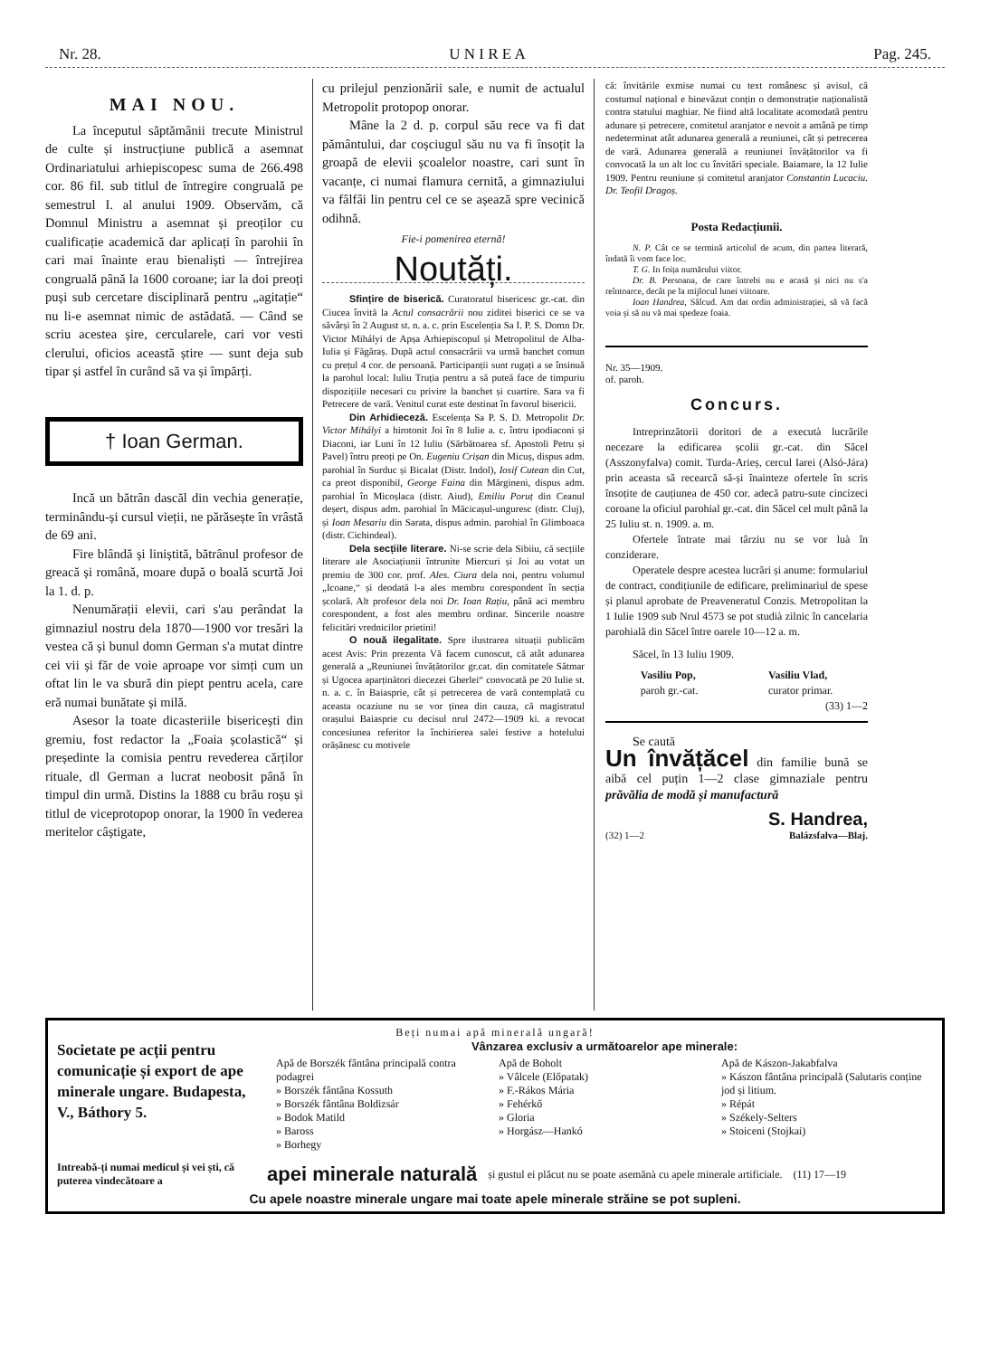Nr. 28. U N I R E A Pag. 245.
MAI NOU.
La începutul săptămânii trecute Ministrul de culte și instrucțiune publică a asemnat Ordinariatului arhiepiscopesc suma de 266.498 cor. 86 fil. sub titlul de întregire congruală pe semestrul I. al anului 1909. Observăm, că Domnul Ministru a asemnat și preoților cu cualificație academică dar aplicați în parohii în cari mai înainte erau bienaliști — întrejirea congruală până la 1600 coroane; iar la doi preoți puși sub cercetare disciplinară pentru „agitație“ nu li-e asemnat nimic de astădată. — Când se scriu acestea șire, cercularele, cari vor vesti clerului, oficios această știre — sunt deja sub tipar și astfel în curând să va și împărți.
† Ioan German.
Incă un bătrân dascăl din vechia generație, terminându-și cursul vieții, ne părăsește în vrâstă de 69 ani.
Fire blândă și liniștită, bătrânul profesor de greacă și română, moare după o boală scurtă Joi la 1. d. p.
Nenumărații elevii, cari s'au perândat la gimnaziul nostru dela 1870—1900 vor tresări la vestea că și bunul domn German s'a mutat dintre cei vii și făr de voie aproape vor simți cum un oftat lin le va sbură din piept pentru acela, care eră numai bunătate și milă.
Asesor la toate dicasteriile bisericești din gremiu, fost redactor la „Foaia școlastică“ și președinte la comisia pentru revederea cărților rituale, dl German a lucrat neobosit până în timpul din urmă. Distins la 1888 cu brâu roșu și titlul de viceprotopop onorar, la 1900 în vederea meritelor câștigate,
cu prilejul penzionării sale, e numit de actualul Metropolit protopop onorar.
Mâne la 2 d. p. corpul său rece va fi dat pământului, dar coșciugul său nu va fi însoțit la groapă de elevii școalelor noastre, cari sunt în vacanțe, ci numai flamura cernită, a gimnaziului va fâlfâi lin pentru cel ce se așează spre vecinică odihnă.
Fie-i pomenirea eternă!
Noutăți.
Sfințire de biserică. Curatoratul bisericesc gr.-cat. din Ciucea învită la Actul consacrării nou ziditei biserici ce se va săvârși în 2 August st. n. a. c. prin Escelenția Sa I. P. S. Domn Dr. Victor Mihályi de Apșa Arhiepiscopul și Metropolitul de Alba-Iulia și Făgăraș. După actul consacrării va urmă banchet comun cu prețul 4 cor. de persoană. Participanții sunt rugați a se însinuă la parohul local: Iuliu Truția pentru a să puteă face de timpuriu dispozițiile necesari cu privire la banchet și cuartire. Sara va fi Petrecere de vară. Venitul curat este destinat în favorul bisericii.
Din Arhidieceză. Escelența Sa P. S. D. Metropolit Dr. Victor Mihályi a hirotonit Joi în 8 Iulie a. c. întru ipodiaconi și Diaconi, iar Luni în 12 Iuliu (Sărbătoarea sf. Apostoli Petru și Pavel) întru preoți pe On. Eugeniu Crișan din Micuș, dispus adm. parohial în Surduc și Bicalat (Distr. Indol), Iosif Cutean din Cut, ca preot disponibil, George Faina din Mărgineni, dispus adm. parohial în Micoșlaca (distr. Aiud), Emiliu Poruț din Ceanul deșert, dispus adm. parohial în Măcicașul-unguresc (distr. Cluj), și Ioan Mesariu din Sarata, dispus admin. parohial în Glimboaca (distr. Cichindeal).
Dela secțiile literare. Ni-se scrie dela Sibiiu, că secțiile literare ale Asociațiunii întrunite Miercuri și Joi au votat un premiu de 300 cor. prof. Ales. Ciura dela noi, pentru volumul „Icoane,“ și deodată l-a ales membru corespondent în secția școlară. Alt profesor dela noi Dr. Ioan Rațiu, până aci membru corespondent, a fost ales membru ordinar. Sincerile noastre felicitări vrednicilor prietini!
O nouă ilegalitate. Spre ilustrarea situații publicăm acest Avis: Prin prezenta Vă facem cunoscut, că atât adunarea generală a „Reuniunei învățătorilor gr.cat. din comitatele Sătmar și Ugocea aparținători diecezei Gherlei“ convocată pe 20 Iulie st. n. a. c. în Baiasprie, cât și petrecerea de vară contemplată cu aceasta ocaziune nu se vor ținea din cauza, că magistratul orașului Baiasprie cu decisul nrul 2472—1909 ki. a revocat concesiunea referitor la închirierea salei festive a hotelului orășănesc cu motivele
că: învitările exmise numai cu text românesc și avisul, că costumul național e binevăzut conțin o demonstrație naționalistă contra statului maghiar. Ne fiind altă localitate acomodată pentru adunare și petrecere, comitetul aranjator e nevoit a amână pe timp nedeterminat atât adunarea generală a reuniunei, cât și petrecerea de vară. Adunarea generală a reuniunei învățătorilor va fi convocată la un alt loc cu învitări speciale. Baiamare, la 12 Iulie 1909. Pentru reuniune și comitetul aranjator Constantin Lucaciu. Dr. Teofil Dragoș.
Posta Redacțiunii.
N. P. Cât ce se termină articolul de acum, din partea literară, îndată îi vom face loc.
T. G. In foița numărului viitor.
Dr. B. Persoana, de care întrebi nu e acasă și nici nu s'a reîntoarce, decât pe la mijlocul lunei viitoare.
Ioan Handrea, Sălcud. Am dat ordin administrației, să vă facă voia și să nu vă mai spedeze foaia.
Nr. 35—1909.
of. paroh.
Concurs.
Intreprinzătorii doritori de a executà lucrările necezare la edificarea școlii gr.-cat. din Săcel (Asszonyfalva) comit. Turda-Arieș, cercul Iarei (Alsó-Jára) prin aceasta să recearcă să-și înainteze ofertele în scris însoțite de cauțiunea de 450 cor. adecă patru-sute cincizeci coroane la oficiul parohial gr.-cat. din Săcel cel mult până la 25 Iuliu st. n. 1909. a. m.
Ofertele întrate mai târziu nu se vor luà în conziderare.
Operatele despre acestea lucrări și anume: formulariul de contract, condițiunile de edificare, preliminariul de spese și planul aprobate de Preaveneratul Conzis. Metropolitan la 1 Iulie 1909 sub Nrul 4573 se pot studià zilnic în cancelaria parohială din Săcel între oarele 10—12 a. m.
Săcel, în 13 Iuliu 1909.
Vasiliu Pop,
paroh gr.-cat.
Vasiliu Vlad,
curator primar.
(33) 1—2
Se caută
Un învățăcel din familie bună se aibă cel puțin 1—2 clase gimnaziale pentru prăvălia de modă și manufactură
S. Handrea,
(32) 1—2 Balázsfalva—Blaj.
Beți numai apă minerală ungară!
Societate pe acții pentru comunicație și export de ape minerale ungare. Budapesta, V., Báthory 5.
Vânzarea exclusiv a următoarelor ape minerale:
Apă de Borszék fântâna principală contra podagrei
» Borszék fântâna Kossuth
» Borszék fântâna Boldizsár
» Bodok Matild
» Baross
» Borhegy
Apă de Boholt
» Vâlcele (Előpatak)
» F.-Rákos Mária
» Fehérkő
» Gloria
» Horgász—Hankó
Apă de Kászon-Jakabfalva
» Kászon fântâna principală (Salutaris conține jod și litium.
» Répát
» Székely-Selters
» Stoiceni (Stojkai)
Intreabă-ți numai medicul și vei ști, că puterea vindecătoare a apei minerale naturală și gustul ei plăcut nu se poate asemănà cu apele minerale artificiale. (11) 17—19
Cu apele noastre minerale ungare mai toate apele minerale străine se pot supleni.